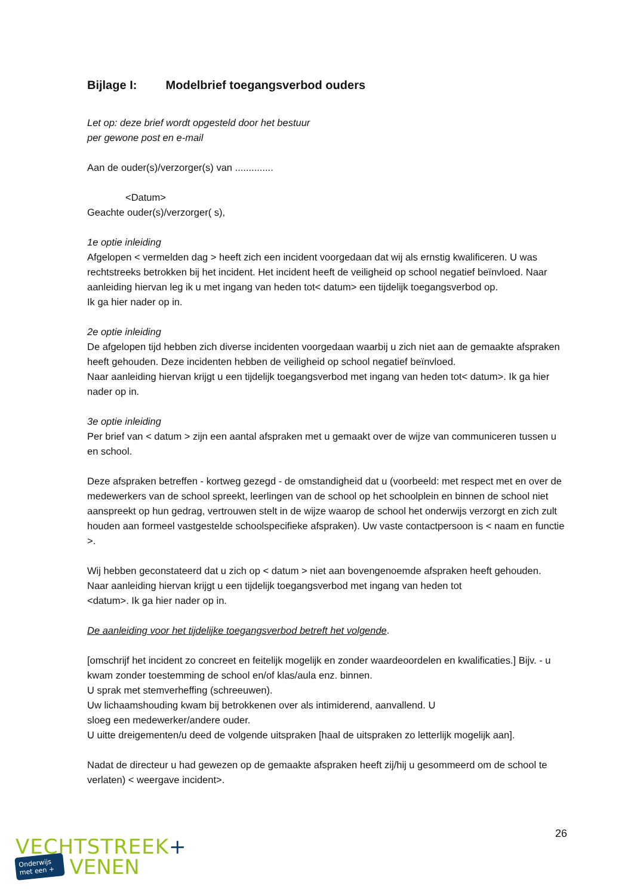Bijlage I: Modelbrief toegangsverbod ouders
Let op: deze brief wordt opgesteld door het bestuur
per gewone post en e-mail
Aan de ouder(s)/verzorger(s) van ..............
<Datum>
Geachte ouder(s)/verzorger( s),
1e optie inleiding
Afgelopen < vermelden dag > heeft zich een incident voorgedaan dat wij als ernstig kwalificeren. U was rechtstreeks betrokken bij het incident. Het incident heeft de veiligheid op school negatief beïnvloed. Naar aanleiding hiervan leg ik u met ingang van heden tot< datum> een tijdelijk toegangsverbod op.
Ik ga hier nader op in.
2e optie inleiding
De afgelopen tijd hebben zich diverse incidenten voorgedaan waarbij u zich niet aan de gemaakte afspraken heeft gehouden. Deze incidenten hebben de veiligheid op school negatief beïnvloed.
Naar aanleiding hiervan krijgt u een tijdelijk toegangsverbod met ingang van heden tot< datum>. Ik ga hier nader op in.
3e optie inleiding
Per brief van < datum > zijn een aantal afspraken met u gemaakt over de wijze van communiceren tussen u en school.
Deze afspraken betreffen - kortweg gezegd - de omstandigheid dat u (voorbeeld: met respect met en over de medewerkers van de school spreekt, leerlingen van de school op het schoolplein en binnen de school niet aanspreekt op hun gedrag, vertrouwen stelt in de wijze waarop de school het onderwijs verzorgt en zich zult houden aan formeel vastgestelde schoolspecifieke afspraken). Uw vaste contactpersoon is < naam en functie >.
Wij hebben geconstateerd dat u zich op < datum > niet aan bovengenoemde afspraken heeft gehouden.
Naar aanleiding hiervan krijgt u een tijdelijk toegangsverbod met ingang van heden tot
<datum>. Ik ga hier nader op in.
De aanleiding voor het tijdelijke toegangsverbod betreft het volgende.
[omschrijf het incident zo concreet en feitelijk mogelijk en zonder waardeoordelen en kwalificaties.] Bijv. - u kwam zonder toestemming de school en/of klas/aula enz. binnen.
U sprak met stemverheffing (schreeuwen).
Uw lichaamshouding kwam bij betrokkenen over als intimiderend, aanvallend. U
sloeg een medewerker/andere ouder.
U uitte dreigementen/u deed de volgende uitspraken [haal de uitspraken zo letterlijk mogelijk aan].
Nadat de directeur u had gewezen op de gemaakte afspraken heeft zij/hij u gesommeerd om de school te verlaten) < weergave incident>.
26
VECHTSTREEK+
Onderwijs
met een +
VENEN